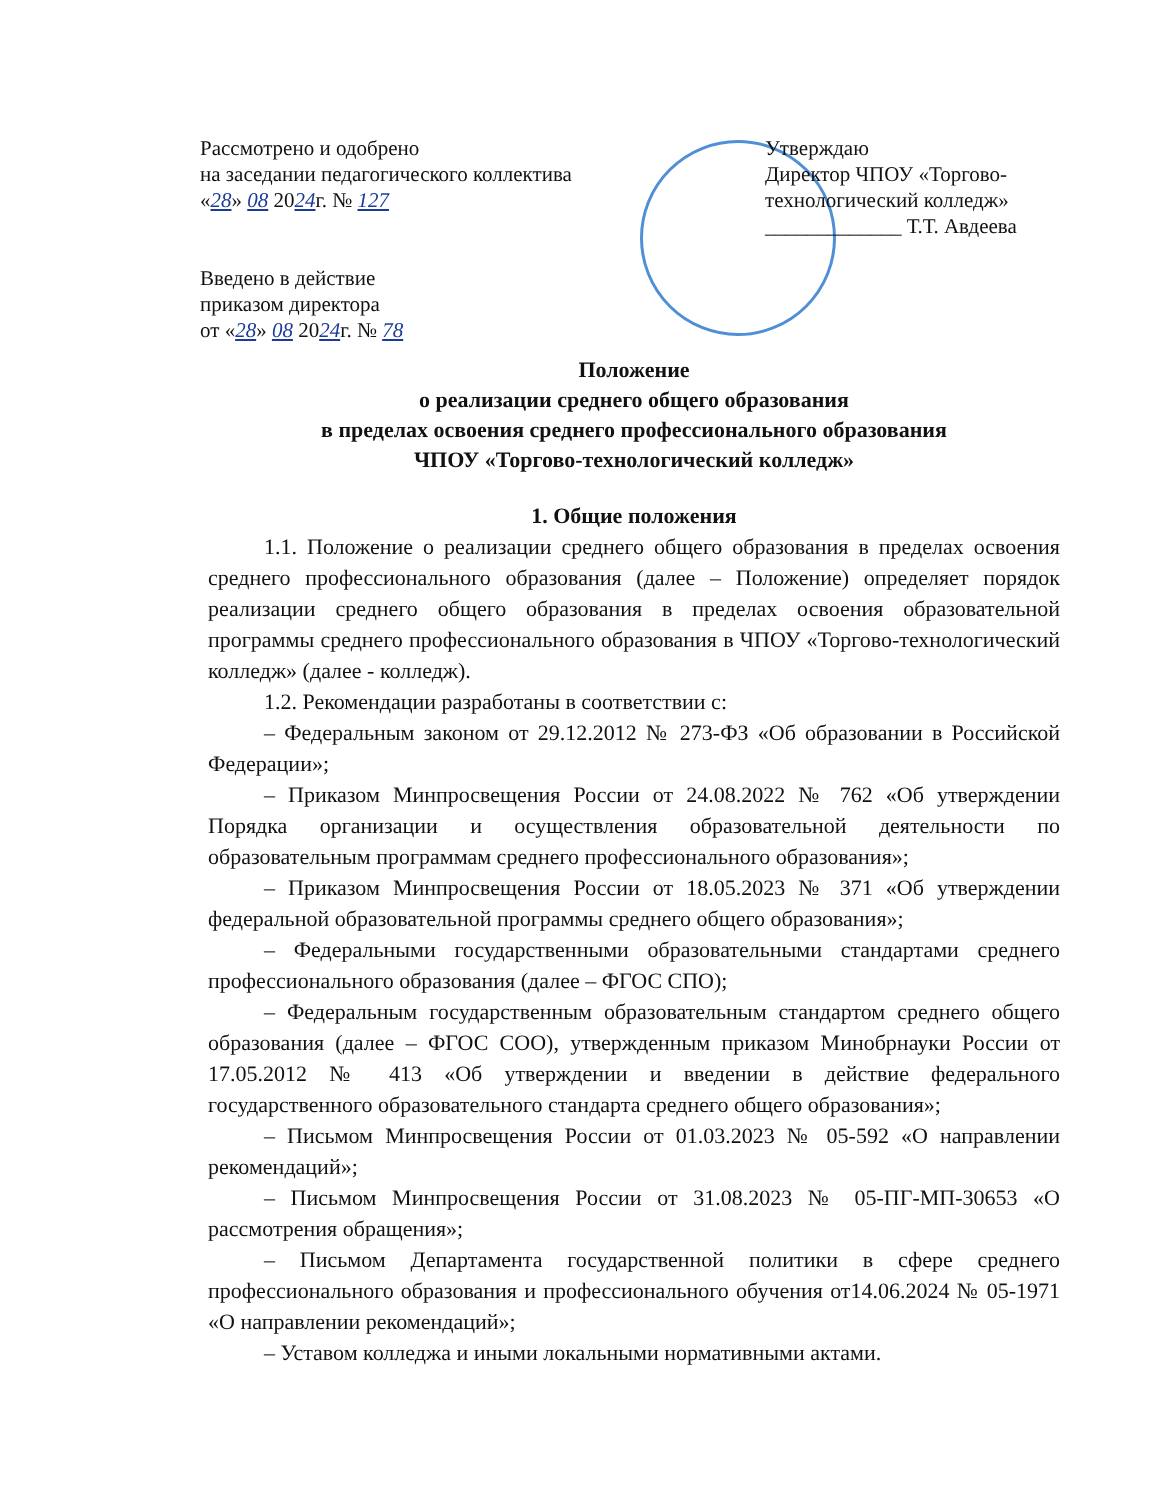Рассмотрено и одобрено
на заседании педагогического коллектива
«28» 08 2024г. № 127
Введено в действие
приказом директора
от «28» 08 2024г. № 78
Утверждаю
Директор ЧПОУ «Торгово-технологический колледж»
_____________ Т.Т. Авдеева
Положение
о реализации среднего общего образования
в пределах освоения среднего профессионального образования
ЧПОУ «Торгово-технологический колледж»
1. Общие положения
1.1. Положение о реализации среднего общего образования в пределах освоения среднего профессионального образования (далее – Положение) определяет порядок реализации среднего общего образования в пределах освоения образовательной программы среднего профессионального образования в ЧПОУ «Торгово-технологический колледж» (далее - колледж).
1.2. Рекомендации разработаны в соответствии с:
– Федеральным законом от 29.12.2012 № 273-ФЗ «Об образовании в Российской Федерации»;
– Приказом Минпросвещения России от 24.08.2022 № 762 «Об утверждении Порядка организации и осуществления образовательной деятельности по образовательным программам среднего профессионального образования»;
– Приказом Минпросвещения России от 18.05.2023 № 371 «Об утверждении федеральной образовательной программы среднего общего образования»;
– Федеральными государственными образовательными стандартами среднего профессионального образования (далее – ФГОС СПО);
– Федеральным государственным образовательным стандартом среднего общего образования (далее – ФГОС СОО), утвержденным приказом Минобрнауки России от 17.05.2012 № 413 «Об утверждении и введении в действие федерального государственного образовательного стандарта среднего общего образования»;
– Письмом Минпросвещения России от 01.03.2023 № 05-592 «О направлении рекомендаций»;
– Письмом Минпросвещения России от 31.08.2023 № 05-ПГ-МП-30653 «О рассмотрения обращения»;
– Письмом Департамента государственной политики в сфере среднего профессионального образования и профессионального обучения от14.06.2024 № 05-1971 «О направлении рекомендаций»;
– Уставом колледжа и иными локальными нормативными актами.